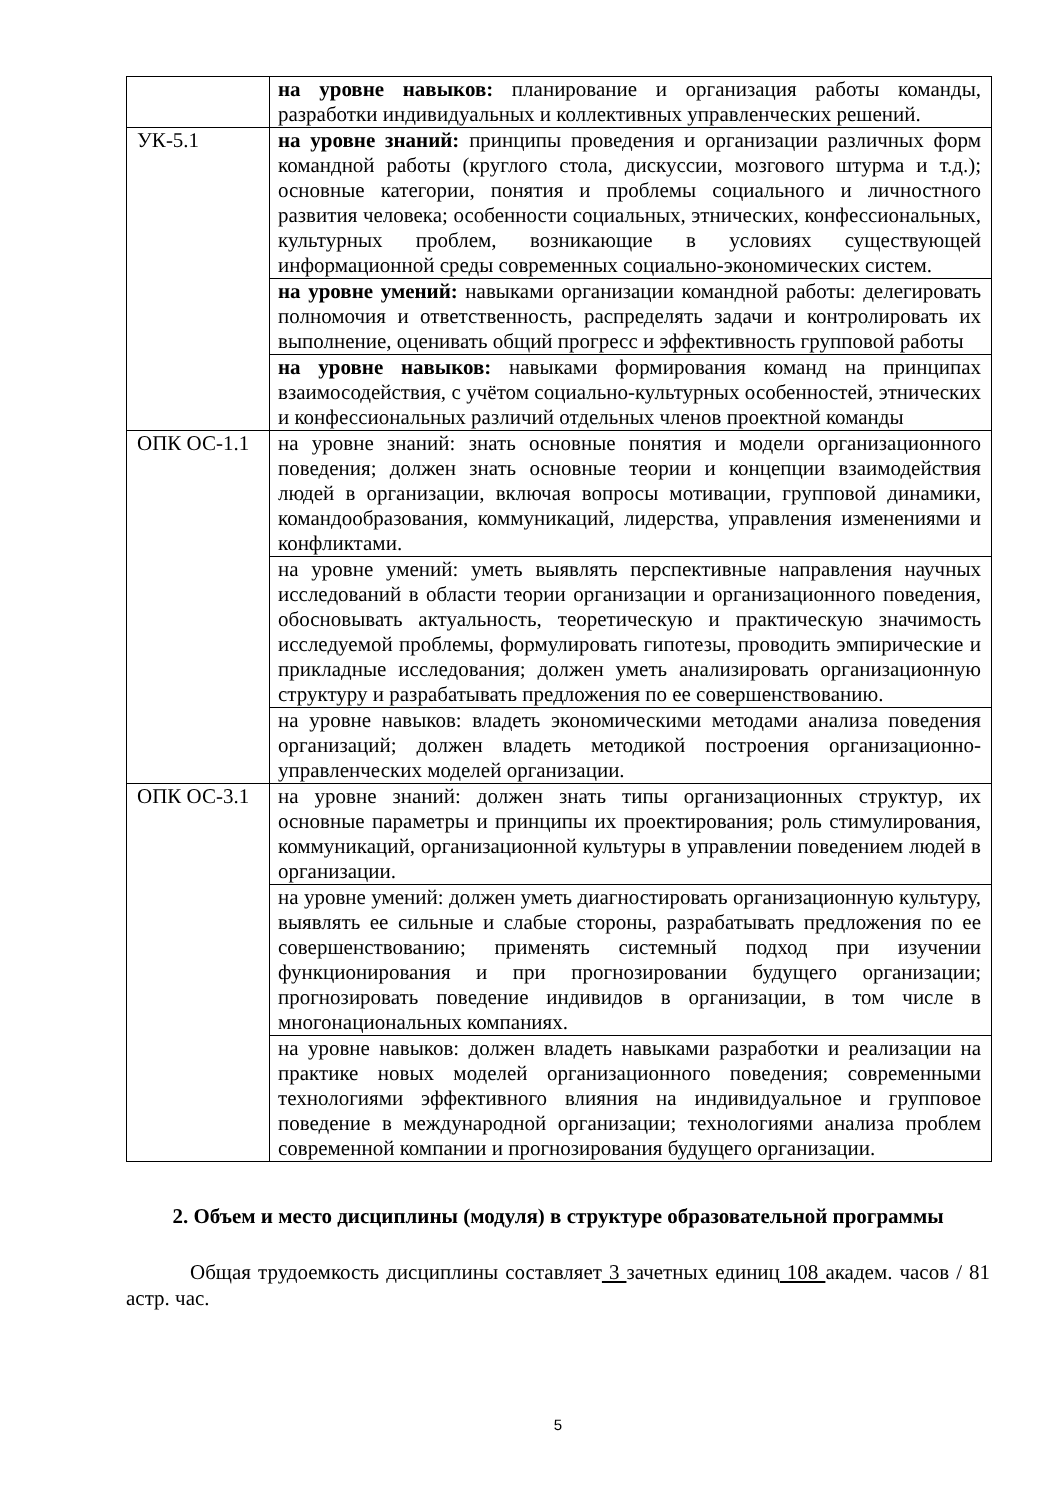| | на уровне навыков: планирование и организация работы команды, разработки индивидуальных и коллективных управленческих решений. |
| УК-5.1 | на уровне знаний: принципы проведения и организации различных форм командной работы (круглого стола, дискуссии, мозгового штурма и т.д.); основные категории, понятия и проблемы социального и личностного развития человека; особенности социальных, этнических, конфессиональных, культурных проблем, возникающие в условиях существующей информационной среды современных социально-экономических систем. |
| | на уровне умений: навыками организации командной работы: делегировать полномочия и ответственность, распределять задачи и контролировать их выполнение, оценивать общий прогресс и эффективность групповой работы |
| | на уровне навыков: навыками формирования команд на принципах взаимосодействия, с учётом социально-культурных особенностей, этнических и конфессиональных различий отдельных членов проектной команды |
| ОПК ОС-1.1 | на уровне знаний: знать основные понятия и модели организационного поведения; должен знать основные теории и концепции взаимодействия людей в организации, включая вопросы мотивации, групповой динамики, командообразования, коммуникаций, лидерства, управления изменениями и конфликтами. |
| | на уровне умений: уметь выявлять перспективные направления научных исследований в области теории организации и организационного поведения, обосновывать актуальность, теоретическую и практическую значимость исследуемой проблемы, формулировать гипотезы, проводить эмпирические и прикладные исследования; должен уметь анализировать организационную структуру и разрабатывать предложения по ее совершенствованию. |
| | на уровне навыков: владеть экономическими методами анализа поведения организаций; должен владеть методикой построения организационно-управленческих моделей организации. |
| ОПК ОС-3.1 | на уровне знаний: должен знать типы организационных структур, их основные параметры и принципы их проектирования; роль стимулирования, коммуникаций, организационной культуры в управлении поведением людей в организации. |
| | на уровне умений: должен уметь диагностировать организационную культуру, выявлять ее сильные и слабые стороны, разрабатывать предложения по ее совершенствованию; применять системный подход при изучении функционирования и при прогнозировании будущего организации; прогнозировать поведение индивидов в организации, в том числе в многонациональных компаниях. |
| | на уровне навыков: должен владеть навыками разработки и реализации на практике новых моделей организационного поведения; современными технологиями эффективного влияния на индивидуальное и групповое поведение в международной организации; технологиями анализа проблем современной компании и прогнозирования будущего организации. |
2. Объем и место дисциплины (модуля) в структуре образовательной программы
Общая трудоемкость дисциплины составляет 3 зачетных единиц 108 академ. часов / 81 астр. час.
5